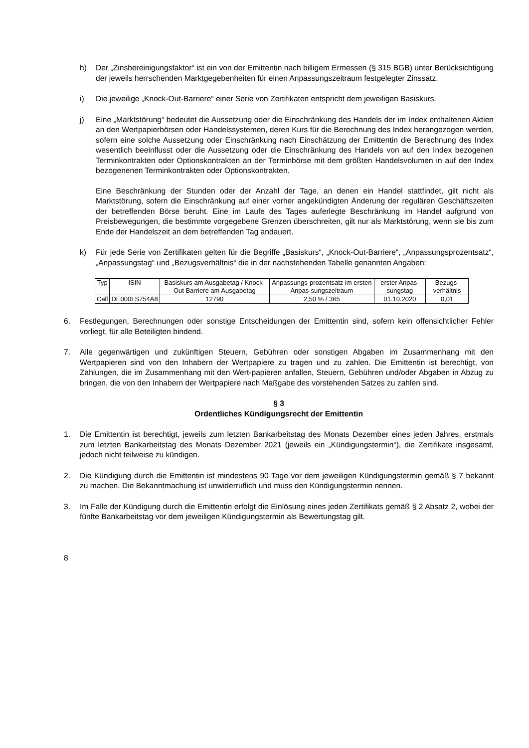h) Der „Zinsbereinigungsfaktor“ ist ein von der Emittentin nach billigem Ermessen (§ 315 BGB) unter Berücksichtigung der jeweils herrschenden Marktgegebenheiten für einen Anpassungszeitraum festgelegter Zinssatz.
i) Die jeweilige „Knock-Out-Barriere“ einer Serie von Zertifikaten entspricht dem jeweiligen Basiskurs.
j) Eine „Marktstörung“ bedeutet die Aussetzung oder die Einschränkung des Handels der im Index enthaltenen Aktien an den Wertpapierbörsen oder Handelssystemen, deren Kurs für die Berechnung des Index herangezogen werden, sofern eine solche Aussetzung oder Einschränkung nach Einschätzung der Emittentin die Berechnung des Index wesentlich beeinflusst oder die Aussetzung oder die Einschränkung des Handels von auf den Index bezogenen Terminkontrakten oder Optionskontrakten an der Terminbörse mit dem größten Handelsvolumen in auf den Index bezogenenen Terminkontrakten oder Optionskontrakten.
Eine Beschränkung der Stunden oder der Anzahl der Tage, an denen ein Handel stattfindet, gilt nicht als Marktstörung, sofern die Einschränkung auf einer vorher angekündigten Änderung der regulären Geschäftszeiten der betreffenden Börse beruht. Eine im Laufe des Tages auferlegte Beschränkung im Handel aufgrund von Preisbewegungen, die bestimmte vorgegebene Grenzen überschreiten, gilt nur als Marktstörung, wenn sie bis zum Ende der Handelszeit an dem betreffenden Tag andauert.
k) Für jede Serie von Zertifikaten gelten für die Begriffe „Basiskurs“, „Knock-Out-Barriere“, „Anpassungsprozentsatz“, „Anpassungstag“ und „Bezugsverhältnis“ die in der nachstehenden Tabelle genannten Angaben:
| Typ | ISIN | Basiskurs am Ausgabetag / Knock-Out Barriere am Ausgabetag | Anpassungs-prozentsatz im ersten Anpas-sungszeitraum | erster Anpas-sungstag | Bezugs-verhältnis |
| Call | DE000LS754A8 | 12790 | 2,50 % / 365 | 01.10.2020 | 0,01 |
6. Festlegungen, Berechnungen oder sonstige Entscheidungen der Emittentin sind, sofern kein offensichtlicher Fehler vorliegt, für alle Beteiligten bindend.
7. Alle gegenwärtigen und zukünftigen Steuern, Gebühren oder sonstigen Abgaben im Zusammenhang mit den Wertpapieren sind von den Inhabern der Wertpapiere zu tragen und zu zahlen. Die Emittentin ist berechtigt, von Zahlungen, die im Zusammenhang mit den Wert-papieren anfallen, Steuern, Gebühren und/oder Abgaben in Abzug zu bringen, die von den Inhabern der Wertpapiere nach Maßgabe des vorstehenden Satzes zu zahlen sind.
§ 3
Ordentliches Kündigungsrecht der Emittentin
1. Die Emittentin ist berechtigt, jeweils zum letzten Bankarbeitstag des Monats Dezember eines jeden Jahres, erstmals zum letzten Bankarbeitstag des Monats Dezember 2021 (jeweils ein „Kündigungstermin“), die Zertifikate insgesamt, jedoch nicht teilweise zu kündigen.
2. Die Kündigung durch die Emittentin ist mindestens 90 Tage vor dem jeweiligen Kündigungstermin gemäß § 7 bekannt zu machen. Die Bekanntmachung ist unwiderruflich und muss den Kündigungstermin nennen.
3. Im Falle der Kündigung durch die Emittentin erfolgt die Einlösung eines jeden Zertifikats gemäß § 2 Absatz 2, wobei der fünfte Bankarbeitstag vor dem jeweiligen Kündigungstermin als Bewertungstag gilt.
8